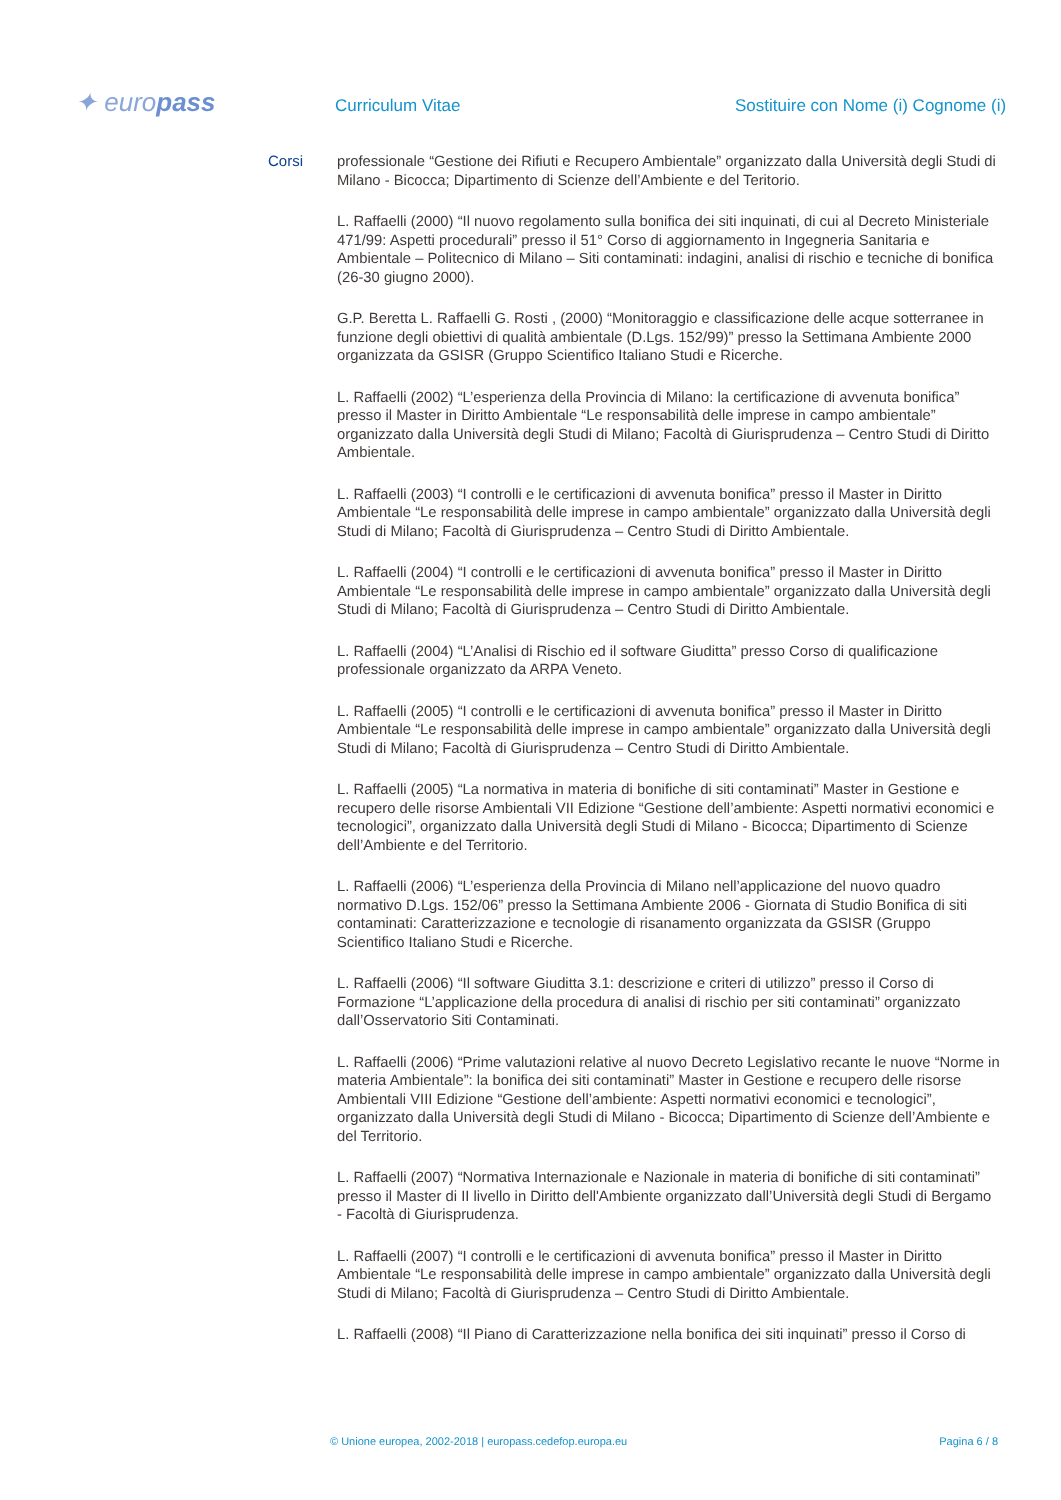✦ europass
Curriculum Vitae
Sostituire con Nome (i) Cognome (i)
Corsi
professionale “Gestione dei Rifiuti e Recupero Ambientale” organizzato dalla Università degli Studi di Milano - Bicocca; Dipartimento di Scienze dell’Ambiente e del Teritorio.
L. Raffaelli (2000) “Il nuovo regolamento sulla bonifica dei siti inquinati, di cui al Decreto Ministeriale 471/99: Aspetti procedurali” presso il 51° Corso di aggiornamento in Ingegneria Sanitaria e Ambientale – Politecnico di Milano – Siti contaminati: indagini, analisi di rischio e tecniche di bonifica (26-30 giugno 2000).
G.P. Beretta L. Raffaelli G. Rosti , (2000) “Monitoraggio e classificazione delle acque sotterranee in funzione degli obiettivi di qualità ambientale (D.Lgs. 152/99)” presso la Settimana Ambiente 2000 organizzata da GSISR (Gruppo Scientifico Italiano Studi e Ricerche.
L. Raffaelli (2002) “L’esperienza della Provincia di Milano: la certificazione di avvenuta bonifica” presso il Master in Diritto Ambientale “Le responsabilità delle imprese in campo ambientale” organizzato dalla Università degli Studi di Milano; Facoltà di Giurisprudenza – Centro Studi di Diritto Ambientale.
L. Raffaelli (2003) “I controlli e le certificazioni di avvenuta bonifica” presso il Master in Diritto Ambientale “Le responsabilità delle imprese in campo ambientale” organizzato dalla Università degli Studi di Milano; Facoltà di Giurisprudenza – Centro Studi di Diritto Ambientale.
L. Raffaelli (2004) “I controlli e le certificazioni di avvenuta bonifica” presso il Master in Diritto Ambientale “Le responsabilità delle imprese in campo ambientale” organizzato dalla Università degli Studi di Milano; Facoltà di Giurisprudenza – Centro Studi di Diritto Ambientale.
L. Raffaelli (2004) “L’Analisi di Rischio ed il software Giuditta” presso Corso di qualificazione professionale organizzato da ARPA Veneto.
L. Raffaelli (2005) “I controlli e le certificazioni di avvenuta bonifica” presso il Master in Diritto Ambientale “Le responsabilità delle imprese in campo ambientale” organizzato dalla Università degli Studi di Milano; Facoltà di Giurisprudenza – Centro Studi di Diritto Ambientale.
L. Raffaelli (2005) “La normativa in materia di bonifiche di siti contaminati” Master in Gestione e recupero delle risorse Ambientali VII Edizione “Gestione dell’ambiente: Aspetti normativi economici e tecnologici”, organizzato dalla Università degli Studi di Milano - Bicocca; Dipartimento di Scienze dell’Ambiente e del Territorio.
L. Raffaelli (2006) “L’esperienza della Provincia di Milano nell’applicazione del nuovo quadro normativo D.Lgs. 152/06” presso la Settimana Ambiente 2006 - Giornata di Studio Bonifica di siti contaminati: Caratterizzazione e tecnologie di risanamento organizzata da GSISR (Gruppo Scientifico Italiano Studi e Ricerche.
L. Raffaelli (2006) “Il software Giuditta 3.1: descrizione e criteri di utilizzo” presso il Corso di Formazione “L’applicazione della procedura di analisi di rischio per siti contaminati” organizzato dall’Osservatorio Siti Contaminati.
L. Raffaelli (2006) “Prime valutazioni relative al nuovo Decreto Legislativo recante le nuove “Norme in materia Ambientale”: la bonifica dei siti contaminati” Master in Gestione e recupero delle risorse Ambientali VIII Edizione “Gestione dell’ambiente: Aspetti normativi economici e tecnologici”, organizzato dalla Università degli Studi di Milano - Bicocca; Dipartimento di Scienze dell’Ambiente e del Territorio.
L. Raffaelli (2007) “Normativa Internazionale e Nazionale in materia di bonifiche di siti contaminati” presso il Master di II livello in Diritto dell'Ambiente organizzato dall’Università degli Studi di Bergamo - Facoltà di Giurisprudenza.
L. Raffaelli (2007) “I controlli e le certificazioni di avvenuta bonifica” presso il Master in Diritto Ambientale “Le responsabilità delle imprese in campo ambientale” organizzato dalla Università degli Studi di Milano; Facoltà di Giurisprudenza – Centro Studi di Diritto Ambientale.
L. Raffaelli (2008) “Il Piano di Caratterizzazione nella bonifica dei siti inquinati” presso il Corso di
© Unione europea, 2002-2018 | europass.cedefop.europa.eu Pagina 6 / 8